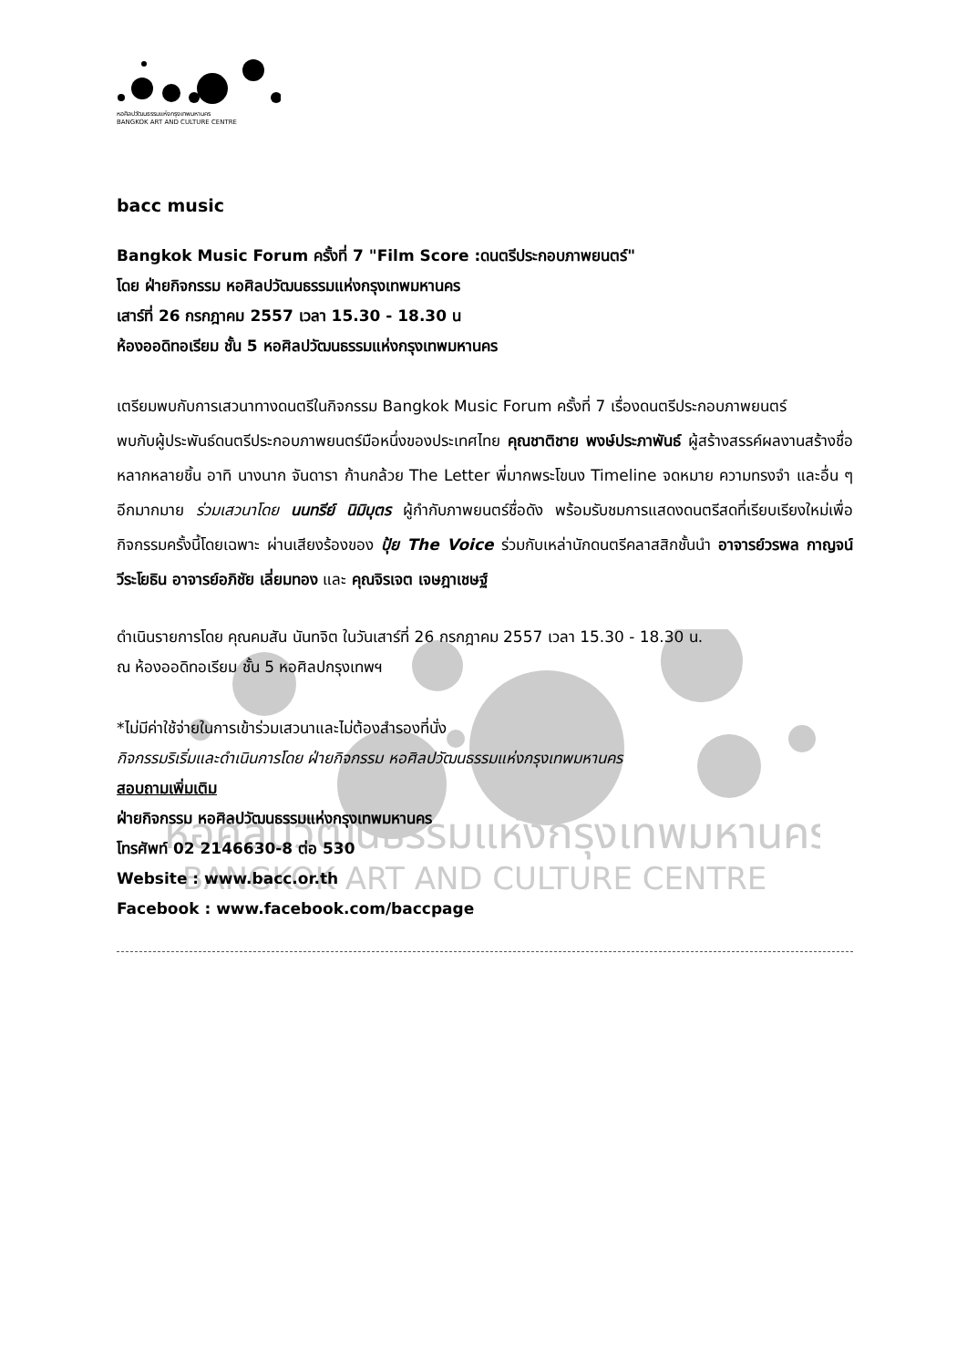หอศิลปวัฒนธรรมแห่งกรุงเทพมหานคร
BANGKOK ART AND CULTURE CENTRE
หอศิลปวัฒนธรรมแห่งกรุงเทพมหานคร
BANGKOK ART AND CULTURE CENTRE
bacc music
Bangkok Music Forum ครั้งที่ 7 "Film Score :ดนตรีประกอบภาพยนตร์"
โดย ฝ่ายกิจกรรม หอศิลปวัฒนธรรมแห่งกรุงเทพมหานคร
เสาร์ที่ 26 กรกฎาคม 2557 เวลา 15.30 - 18.30 น
ห้องออดิทอเรียม ชั้น 5 หอศิลปวัฒนธรรมแห่งกรุงเทพมหานคร
เตรียมพบกับการเสวนาทางดนตรีในกิจกรรม Bangkok Music Forum ครั้งที่ 7 เรื่องดนตรีประกอบภาพยนตร์
พบกับผู้ประพันธ์ดนตรีประกอบภาพยนตร์มือหนึ่งของประเทศไทย คุณชาติชาย พงษ์ประภาพันธ์ ผู้สร้างสรรค์ผลงานสร้างชื่อหลากหลายชิ้น อาทิ นางนาก จันดารา ก้านกล้วย The Letter พี่มากพระโขนง Timeline จดหมาย ความทรงจำ และอื่น ๆ อีกมากมาย ร่วมเสวนาโดย นนทรีย์ นิมิบุตร ผู้กำกับภาพยนตร์ชื่อดัง พร้อมรับชมการแสดงดนตรีสดที่เรียบเรียงใหม่เพื่อกิจกรรมครั้งนี้โดยเฉพาะ ผ่านเสียงร้องของ ปุ้ย The Voice ร่วมกับเหล่านักดนตรีคลาสสิกชั้นนำ อาจารย์วรพล กาญจน์วีระโยธิน อาจารย์อภิชัย เลี่ยมทอง และ คุณจิรเจต เจษฎาเชษฐ์
ดำเนินรายการโดย คุณคมสัน นันทจิต ในวันเสาร์ที่ 26 กรกฎาคม 2557 เวลา 15.30 - 18.30 น.
ณ ห้องออดิทอเรียม ชั้น 5 หอศิลปกรุงเทพฯ
*ไม่มีค่าใช้จ่ายในการเข้าร่วมเสวนาและไม่ต้องสำรองที่นั่ง
กิจกรรมริเริ่มและดำเนินการโดย ฝ่ายกิจกรรม หอศิลปวัฒนธรรมแห่งกรุงเทพมหานคร
สอบถามเพิ่มเติม
ฝ่ายกิจกรรม หอศิลปวัฒนธรรมแห่งกรุงเทพมหานคร
โทรศัพท์ 02 2146630-8 ต่อ 530
Website : www.bacc.or.th
Facebook : www.facebook.com/baccpage